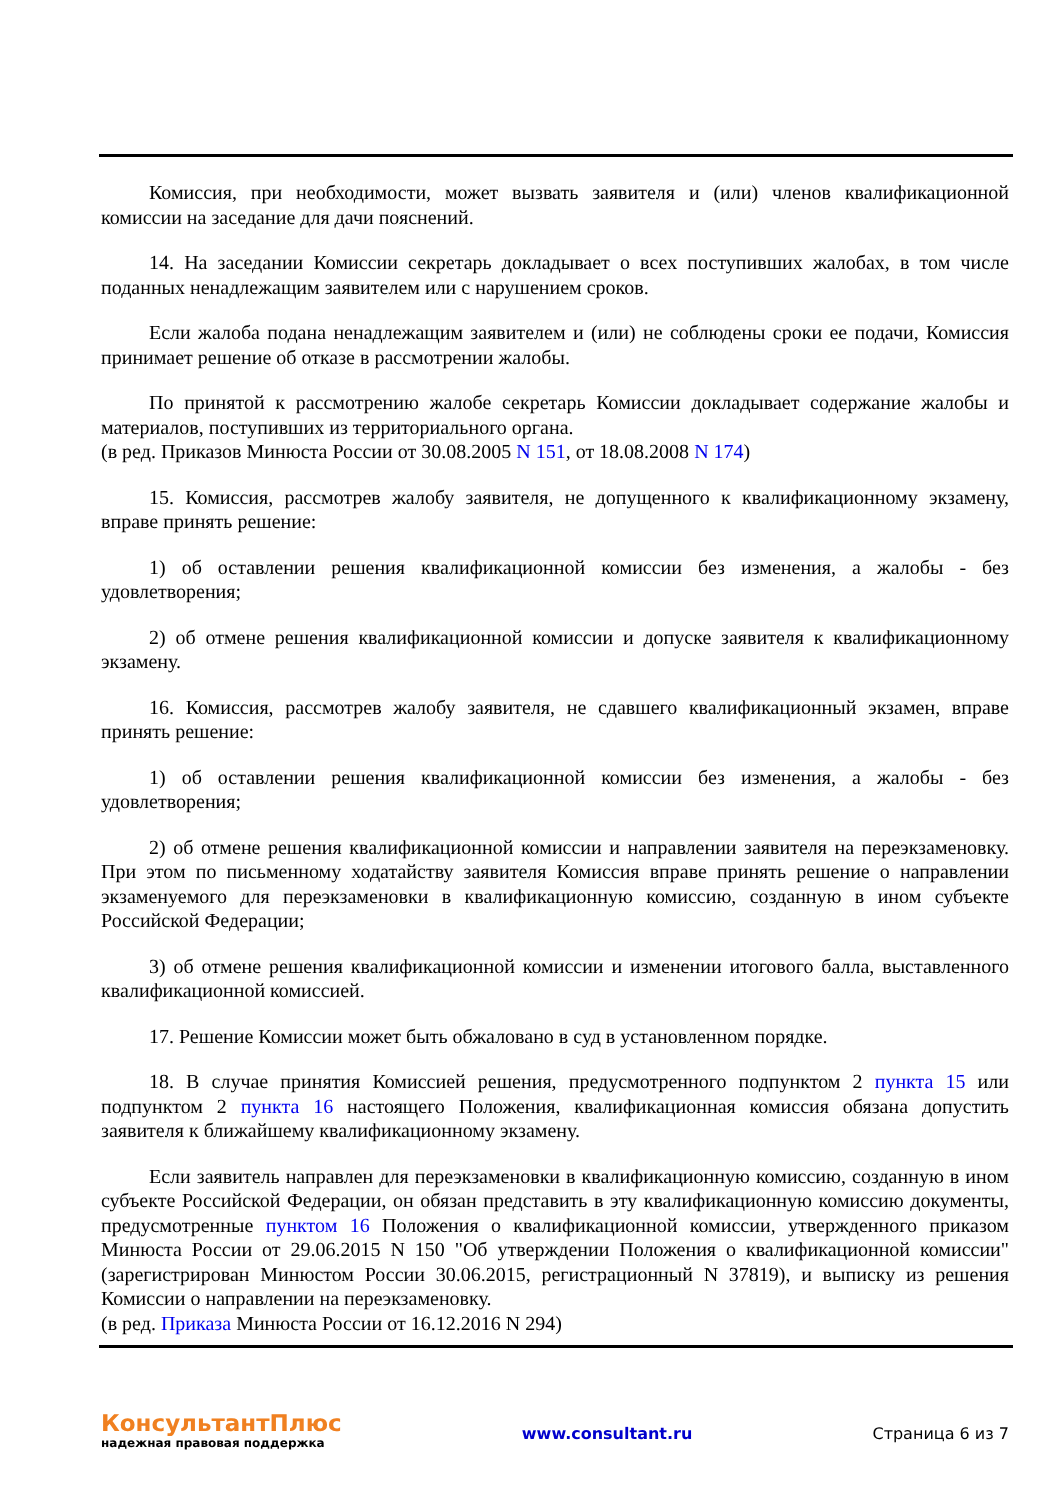Комиссия, при необходимости, может вызвать заявителя и (или) членов квалификационной комиссии на заседание для дачи пояснений.
14. На заседании Комиссии секретарь докладывает о всех поступивших жалобах, в том числе поданных ненадлежащим заявителем или с нарушением сроков.
Если жалоба подана ненадлежащим заявителем и (или) не соблюдены сроки ее подачи, Комиссия принимает решение об отказе в рассмотрении жалобы.
По принятой к рассмотрению жалобе секретарь Комиссии докладывает содержание жалобы и материалов, поступивших из территориального органа.
(в ред. Приказов Минюста России от 30.08.2005 N 151, от 18.08.2008 N 174)
15. Комиссия, рассмотрев жалобу заявителя, не допущенного к квалификационному экзамену, вправе принять решение:
1) об оставлении решения квалификационной комиссии без изменения, а жалобы - без удовлетворения;
2) об отмене решения квалификационной комиссии и допуске заявителя к квалификационному экзамену.
16. Комиссия, рассмотрев жалобу заявителя, не сдавшего квалификационный экзамен, вправе принять решение:
1) об оставлении решения квалификационной комиссии без изменения, а жалобы - без удовлетворения;
2) об отмене решения квалификационной комиссии и направлении заявителя на переэкзаменовку. При этом по письменному ходатайству заявителя Комиссия вправе принять решение о направлении экзаменуемого для переэкзаменовки в квалификационную комиссию, созданную в ином субъекте Российской Федерации;
3) об отмене решения квалификационной комиссии и изменении итогового балла, выставленного квалификационной комиссией.
17. Решение Комиссии может быть обжаловано в суд в установленном порядке.
18. В случае принятия Комиссией решения, предусмотренного подпунктом 2 пункта 15 или подпунктом 2 пункта 16 настоящего Положения, квалификационная комиссия обязана допустить заявителя к ближайшему квалификационному экзамену.
Если заявитель направлен для переэкзаменовки в квалификационную комиссию, созданную в ином субъекте Российской Федерации, он обязан представить в эту квалификационную комиссию документы, предусмотренные пунктом 16 Положения о квалификационной комиссии, утвержденного приказом Минюста России от 29.06.2015 N 150 "Об утверждении Положения о квалификационной комиссии" (зарегистрирован Минюстом России 30.06.2015, регистрационный N 37819), и выписку из решения Комиссии о направлении на переэкзаменовку.
(в ред. Приказа Минюста России от 16.12.2016 N 294)
КонсультантПлюс
надежная правовая поддержка
www.consultant.ru Страница 6 из 7